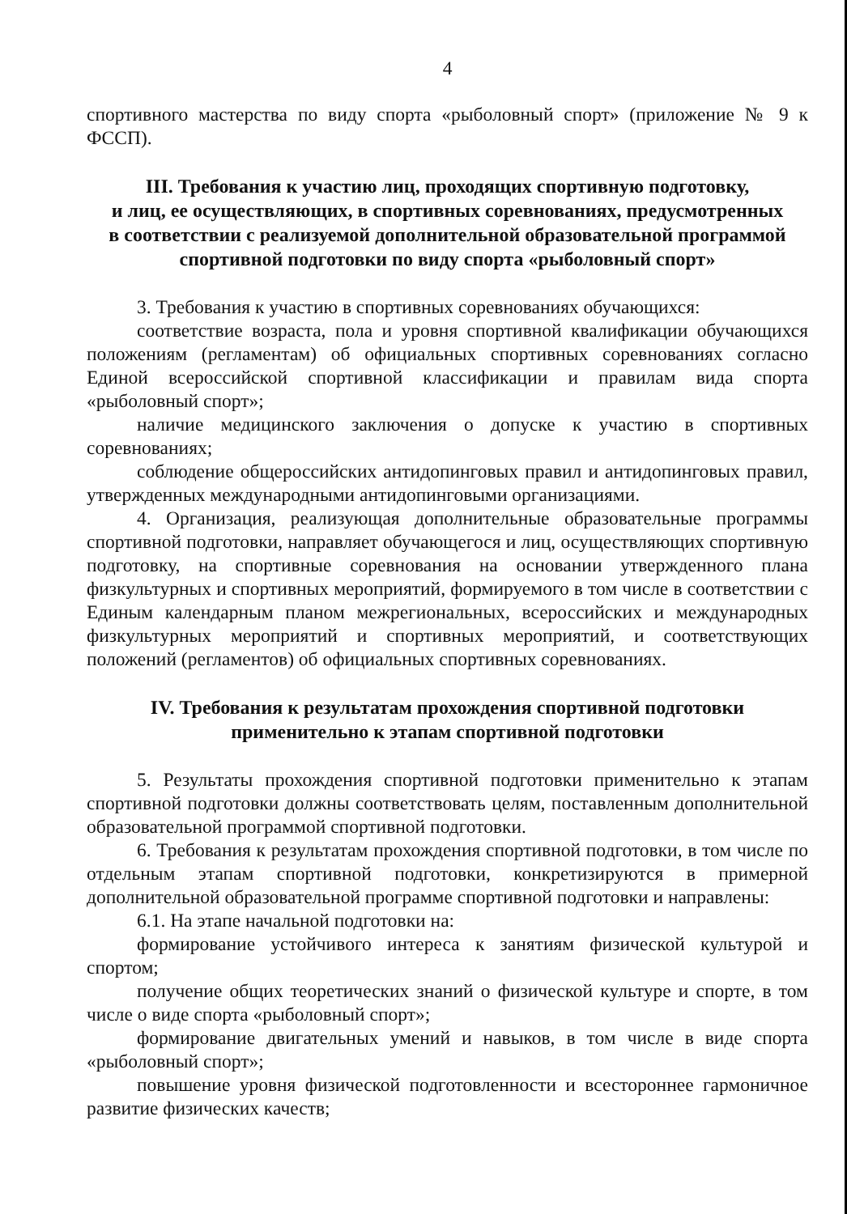4
спортивного мастерства по виду спорта «рыболовный спорт» (приложение № 9 к ФССП).
III. Требования к участию лиц, проходящих спортивную подготовку,
и лиц, ее осуществляющих, в спортивных соревнованиях, предусмотренных
в соответствии с реализуемой дополнительной образовательной программой
спортивной подготовки по виду спорта «рыболовный спорт»
3. Требования к участию в спортивных соревнованиях обучающихся:
соответствие возраста, пола и уровня спортивной квалификации обучающихся положениям (регламентам) об официальных спортивных соревнованиях согласно Единой всероссийской спортивной классификации и правилам вида спорта «рыболовный спорт»;
наличие медицинского заключения о допуске к участию в спортивных соревнованиях;
соблюдение общероссийских антидопинговых правил и антидопинговых правил, утвержденных международными антидопинговыми организациями.
4. Организация, реализующая дополнительные образовательные программы спортивной подготовки, направляет обучающегося и лиц, осуществляющих спортивную подготовку, на спортивные соревнования на основании утвержденного плана физкультурных и спортивных мероприятий, формируемого в том числе в соответствии с Единым календарным планом межрегиональных, всероссийских и международных физкультурных мероприятий и спортивных мероприятий, и соответствующих положений (регламентов) об официальных спортивных соревнованиях.
IV. Требования к результатам прохождения спортивной подготовки
применительно к этапам спортивной подготовки
5. Результаты прохождения спортивной подготовки применительно к этапам спортивной подготовки должны соответствовать целям, поставленным дополнительной образовательной программой спортивной подготовки.
6. Требования к результатам прохождения спортивной подготовки, в том числе по отдельным этапам спортивной подготовки, конкретизируются в примерной дополнительной образовательной программе спортивной подготовки и направлены:
6.1. На этапе начальной подготовки на:
формирование устойчивого интереса к занятиям физической культурой и спортом;
получение общих теоретических знаний о физической культуре и спорте, в том числе о виде спорта «рыболовный спорт»;
формирование двигательных умений и навыков, в том числе в виде спорта «рыболовный спорт»;
повышение уровня физической подготовленности и всестороннее гармоничное развитие физических качеств;